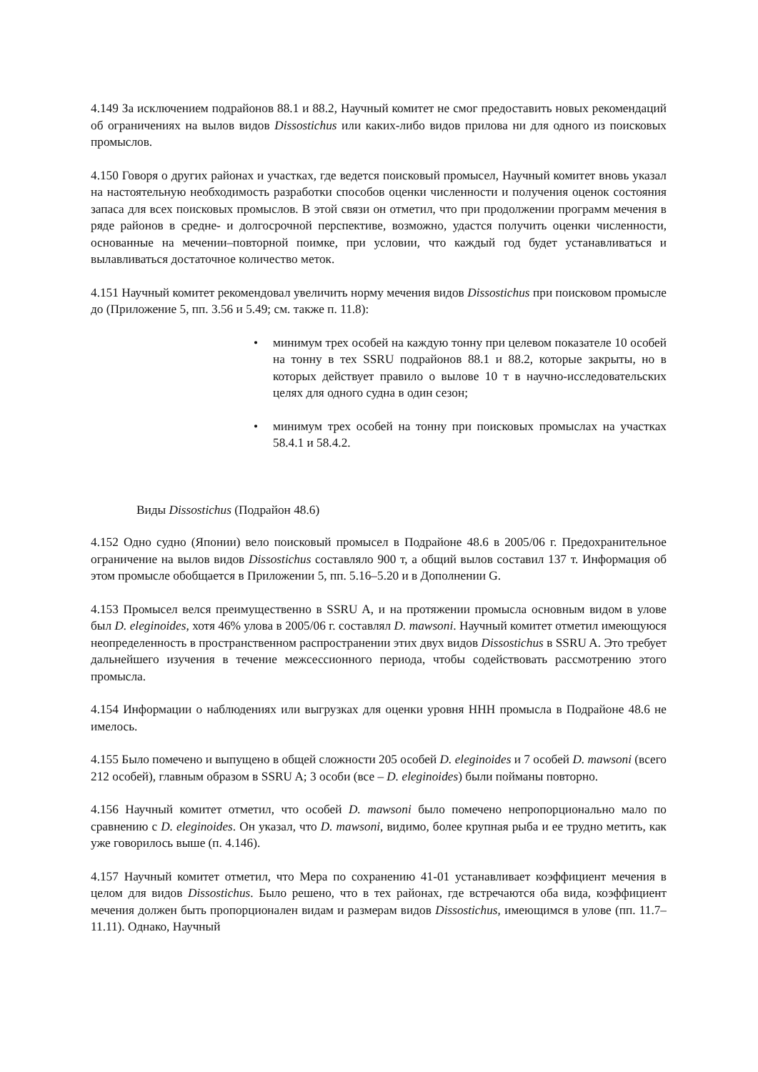4.149 За исключением подрайонов 88.1 и 88.2, Научный комитет не смог предоставить новых рекомендаций об ограничениях на вылов видов Dissostichus или каких-либо видов прилова ни для одного из поисковых промыслов.
4.150 Говоря о других районах и участках, где ведется поисковый промысел, Научный комитет вновь указал на настоятельную необходимость разработки способов оценки численности и получения оценок состояния запаса для всех поисковых промыслов. В этой связи он отметил, что при продолжении программ мечения в ряде районов в средне- и долгосрочной перспективе, возможно, удастся получить оценки численности, основанные на мечении–повторной поимке, при условии, что каждый год будет устанавливаться и вылавливаться достаточное количество меток.
4.151 Научный комитет рекомендовал увеличить норму мечения видов Dissostichus при поисковом промысле до (Приложение 5, пп. 3.56 и 5.49; см. также п. 11.8):
• минимум трех особей на каждую тонну при целевом показателе 10 особей на тонну в тех SSRU подрайонов 88.1 и 88.2, которые закрыты, но в которых действует правило о вылове 10 т в научно-исследовательских целях для одного судна в один сезон;
• минимум трех особей на тонну при поисковых промыслах на участках 58.4.1 и 58.4.2.
Виды Dissostichus (Подрайон 48.6)
4.152 Одно судно (Японии) вело поисковый промысел в Подрайоне 48.6 в 2005/06 г. Предохранительное ограничение на вылов видов Dissostichus составляло 900 т, а общий вылов составил 137 т. Информация об этом промысле обобщается в Приложении 5, пп. 5.16–5.20 и в Дополнении G.
4.153 Промысел велся преимущественно в SSRU A, и на протяжении промысла основным видом в улове был D. eleginoides, хотя 46% улова в 2005/06 г. составлял D. mawsoni. Научный комитет отметил имеющуюся неопределенность в пространственном распространении этих двух видов Dissostichus в SSRU A. Это требует дальнейшего изучения в течение межсессионного периода, чтобы содействовать рассмотрению этого промысла.
4.154 Информации о наблюдениях или выгрузках для оценки уровня ННН промысла в Подрайоне 48.6 не имелось.
4.155 Было помечено и выпущено в общей сложности 205 особей D. eleginoides и 7 особей D. mawsoni (всего 212 особей), главным образом в SSRU A; 3 особи (все – D. eleginoides) были пойманы повторно.
4.156 Научный комитет отметил, что особей D. mawsoni было помечено непропорционально мало по сравнению с D. eleginoides. Он указал, что D. mawsoni, видимо, более крупная рыба и ее трудно метить, как уже говорилось выше (п. 4.146).
4.157 Научный комитет отметил, что Мера по сохранению 41-01 устанавливает коэффициент мечения в целом для видов Dissostichus. Было решено, что в тех районах, где встречаются оба вида, коэффициент мечения должен быть пропорционален видам и размерам видов Dissostichus, имеющимся в улове (пп. 11.7–11.11). Однако, Научный